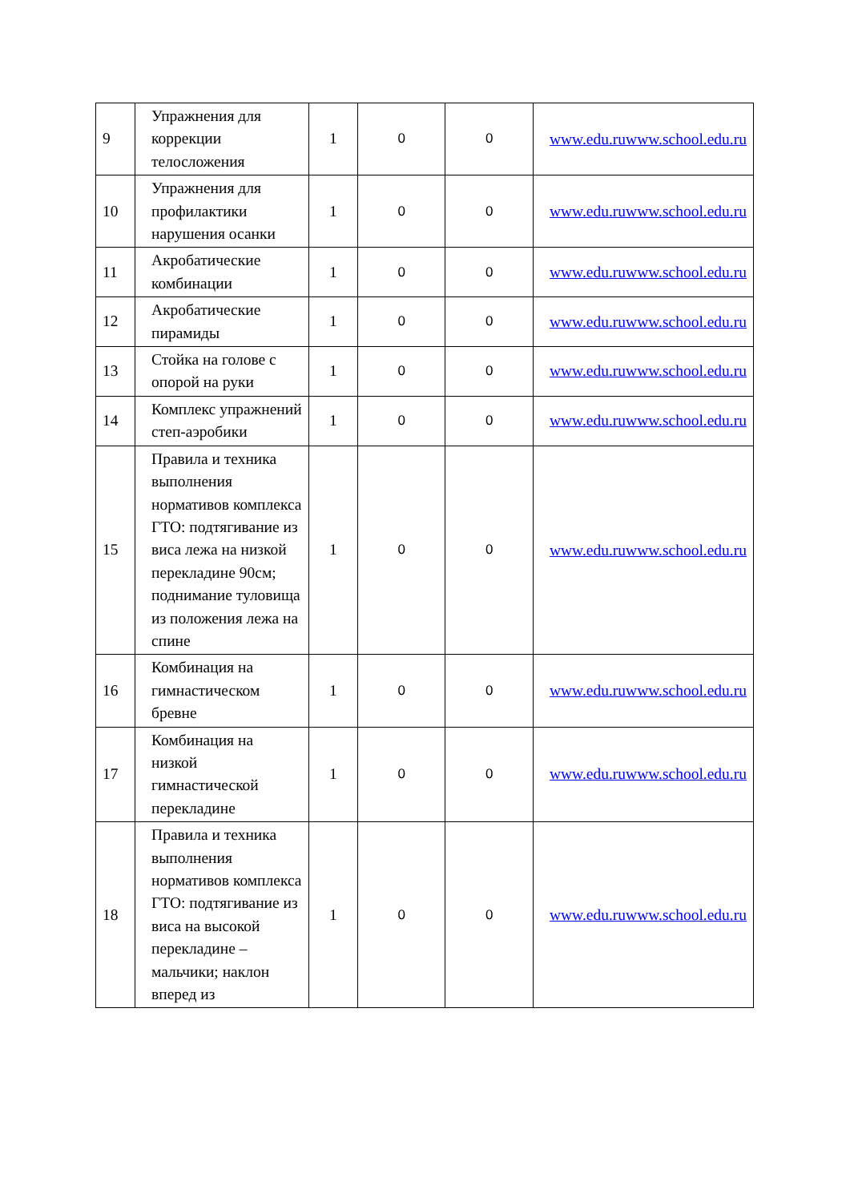| 9 | Упражнения для коррекции телосложения | 1 | 0 | 0 | www.edu.ruwww.school.edu.ru |
| 10 | Упражнения для профилактики нарушения осанки | 1 | 0 | 0 | www.edu.ruwww.school.edu.ru |
| 11 | Акробатические комбинации | 1 | 0 | 0 | www.edu.ruwww.school.edu.ru |
| 12 | Акробатические пирамиды | 1 | 0 | 0 | www.edu.ruwww.school.edu.ru |
| 13 | Стойка на голове с опорой на руки | 1 | 0 | 0 | www.edu.ruwww.school.edu.ru |
| 14 | Комплекс упражнений степ-аэробики | 1 | 0 | 0 | www.edu.ruwww.school.edu.ru |
| 15 | Правила и техника выполнения нормативов комплекса ГТО: подтягивание из виса лежа на низкой перекладине 90см; поднимание туловища из положения лежа на спине | 1 | 0 | 0 | www.edu.ruwww.school.edu.ru |
| 16 | Комбинация на гимнастическом бревне | 1 | 0 | 0 | www.edu.ruwww.school.edu.ru |
| 17 | Комбинация на низкой гимнастической перекладине | 1 | 0 | 0 | www.edu.ruwww.school.edu.ru |
| 18 | Правила и техника выполнения нормативов комплекса ГТО: подтягивание из виса на высокой перекладине – мальчики; наклон вперед из | 1 | 0 | 0 | www.edu.ruwww.school.edu.ru |